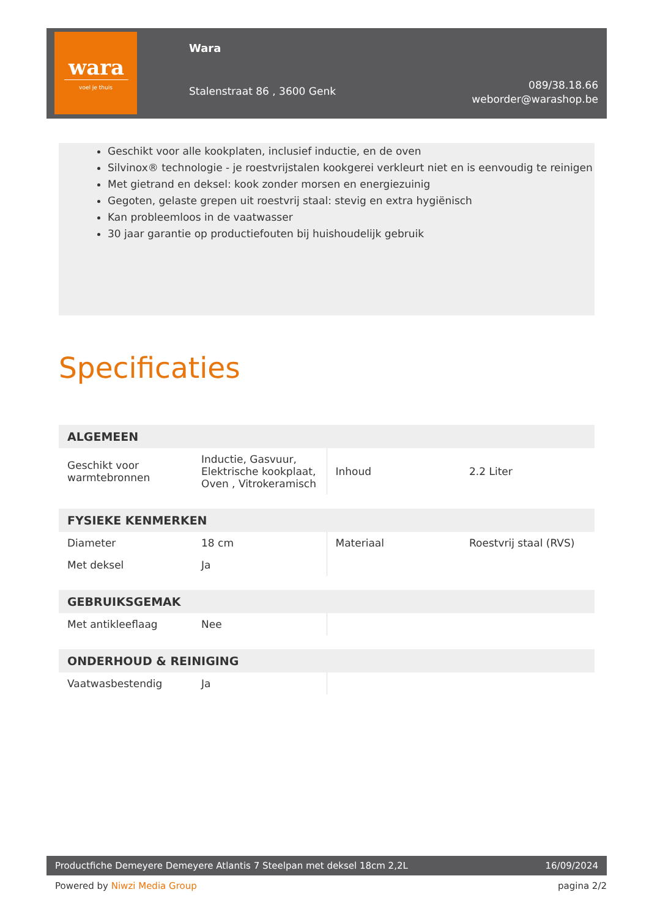wara
voel je thuis
Wara
Stalenstraat 86 , 3600 Genk
089/38.18.66
weborder@warashop.be
Geschikt voor alle kookplaten, inclusief inductie, en de oven
Silvinox® technologie - je roestvrijstalen kookgerei verkleurt niet en is eenvoudig te reinigen
Met gietrand en deksel: kook zonder morsen en energiezuinig
Gegoten, gelaste grepen uit roestvrij staal: stevig en extra hygiënisch
Kan probleemloos in de vaatwasser
30 jaar garantie op productiefouten bij huishoudelijk gebruik
Specificaties
| ALGEMEEN | | | |
| --- | --- | --- | --- |
| Geschikt voor warmtebronnen | Inductie, Gasvuur, Elektrische kookplaat, Oven , Vitrokeramisch | Inhoud | 2.2 Liter |
| FYSIEKE KENMERKEN | | | |
| --- | --- | --- | --- |
| Diameter | 18 cm | Materiaal | Roestvrij staal (RVS) |
| Met deksel | Ja | | |
| GEBRUIKSGEMAK | | | |
| --- | --- | --- | --- |
| Met antikleeflaag | Nee | | |
| ONDERHOUD & REINIGING | | | |
| --- | --- | --- | --- |
| Vaatwasbestendig | Ja | | |
Productfiche Demeyere Demeyere Atlantis 7 Steelpan met deksel 18cm 2,2L
16/09/2024
Powered by Niwzi Media Group pagina 2/2